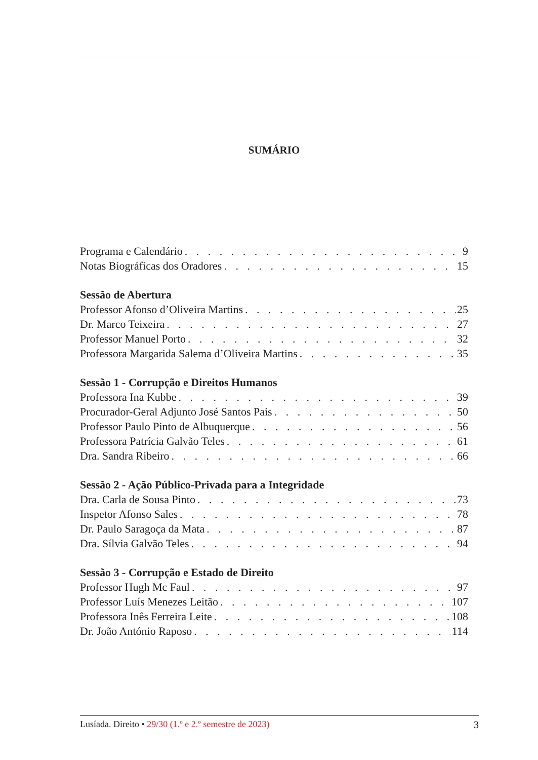SUMÁRIO
Programa e Calendário 9
Notas Biográficas dos Oradores 15
Sessão de Abertura
Professor Afonso d’Oliveira Martins 25
Dr. Marco Teixeira 27
Professor Manuel Porto 32
Professora Margarida Salema d’Oliveira Martins 35
Sessão 1 - Corrupção e Direitos Humanos
Professora Ina Kubbe 39
Procurador-Geral Adjunto José Santos Pais 50
Professor Paulo Pinto de Albuquerque 56
Professora Patrícia Galvão Teles 61
Dra. Sandra Ribeiro 66
Sessão 2 - Ação Público-Privada para a Integridade
Dra. Carla de Sousa Pinto 73
Inspetor Afonso Sales 78
Dr. Paulo Saragoça da Mata 87
Dra. Sílvia Galvão Teles 94
Sessão 3 - Corrupção e Estado de Direito
Professor Hugh Mc Faul 97
Professor Luís Menezes Leitão 107
Professora Inês Ferreira Leite 108
Dr. João António Raposo 114
Lusíada. Direito • 29/30 (1.º e 2.º semestre de 2023) 3